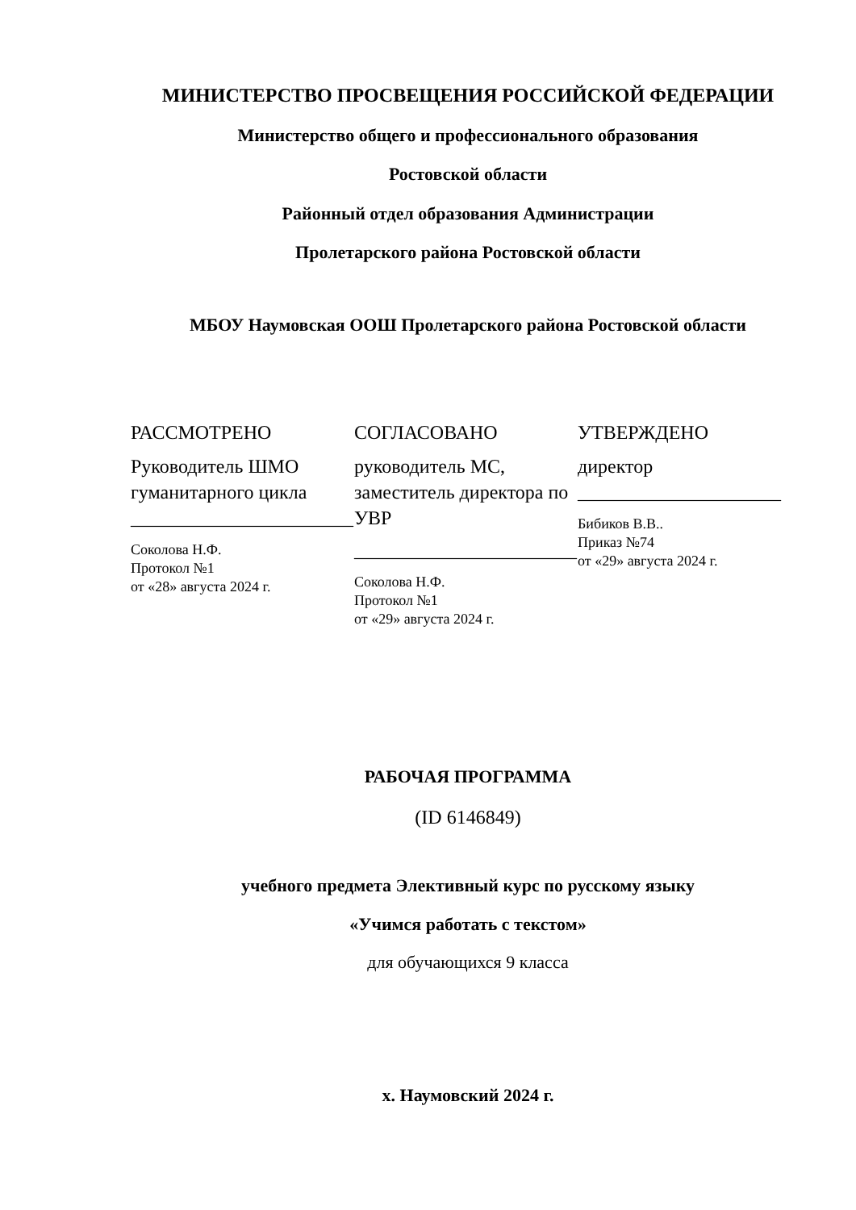МИНИСТЕРСТВО ПРОСВЕЩЕНИЯ РОССИЙСКОЙ ФЕДЕРАЦИИ
Министерство общего и профессионального образования
Ростовской области
Районный отдел образования Администрации
Пролетарского района Ростовской области
МБОУ Наумовская ООШ Пролетарского района Ростовской области
РАССМОТРЕНО
Руководитель ШМО гуманитарного цикла
_______________________
Соколова Н.Ф.
Протокол №1
от «28» августа 2024 г.
СОГЛАСОВАНО
руководитель МС, заместитель директора по УВР
_______________________
Соколова Н.Ф.
Протокол №1
от «29» августа 2024 г.
УТВЕРЖДЕНО
директор
_____________________
Бибиков В.В..
Приказ №74
от «29» августа 2024 г.
РАБОЧАЯ ПРОГРАММА
(ID 6146849)
учебного предмета Элективный курс по русскому языку
«Учимся работать с текстом»
для обучающихся 9 класса
х. Наумовский 2024 г.